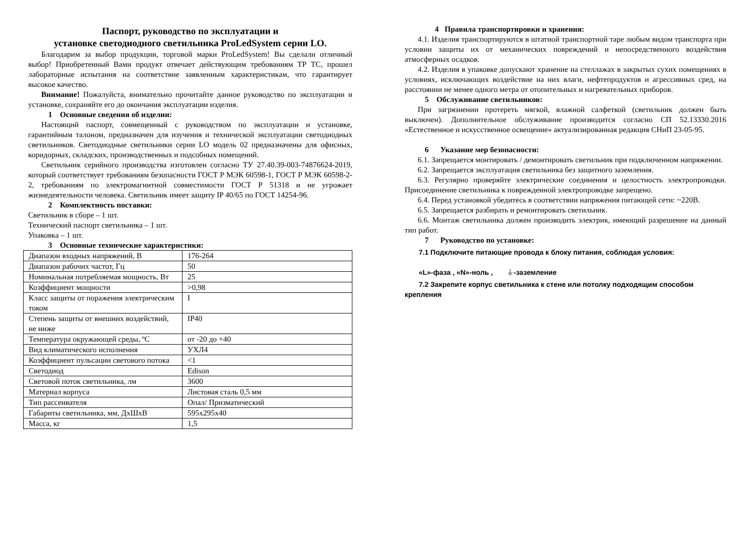Паспорт, руководство по эксплуатации и
установке светодиодного светильника ProLedSystem серии LO.
Благодарим за выбор продукции, торговой марки ProLedSystem! Вы сделали отличный выбор! Приобретенный Вами продукт отвечает действующим требованиям ТР ТС, прошел лабораторные испытания на соответствие заявленным характеристикам, что гарантирует высокое качество.
Внимание! Пожалуйста, внимательно прочитайте данное руководство по эксплуатации и установке, сохраняйте его до окончания эксплуатации изделия.
1 Основные сведения об изделии:
Настоящий паспорт, совмещенный с руководством по эксплуатации и установке, гарантийным талоном, предназначен для изучения и технической эксплуатации светодиодных светильников. Светодиодные светильники серии LO модель 02 предназначены для офисных, коридорных, складских, производственных и подсобных помещений.
Светильник серийного производства изготовлен согласно ТУ 27.40.39-003-74876624-2019, который соответствует требованиям безопасности ГОСТ Р МЭК 60598-1, ГОСТ Р МЭК 60598-2-2, требованиям по электромагнитной совместимости ГОСТ Р 51318 и не угрожает жизнедеятельности человека. Светильник имеет защиту IP 40/65 по ГОСТ 14254-96.
2 Комплектность поставки:
Светильник в сборе – 1 шт.
Технический паспорт светильника – 1 шт.
Упаковка – 1 шт.
3 Основные технические характеристики:
| Диапазон входных напряжений, В | 176-264 |
| Диапазон рабочих частот, Гц | 50 |
| Номинальная потребляемая мощность, Вт | 25 |
| Коэффициент мощности | >0,98 |
| Класс защиты от поражения электрическим током | I |
| Степень защиты от внешних воздействий, не ниже | IP40 |
| Температура окружающей среды, ºС | от -20 до +40 |
| Вид климатического исполнения | УХЛ4 |
| Коэффициент пульсации светового потока | <1 |
| Светодиод | Edison |
| Световой поток светильника, лм | 3600 |
| Материал корпуса | Листовая сталь 0,5 мм |
| Тип рассеивателя | Опал/ Призматический |
| Габариты светильника, мм, ДхШхВ | 595х295х40 |
| Масса, кг | 1,5 |
4 Правила транспортировки и хранения:
4.1. Изделия транспортируются в штатной транспортной таре любым видом транспорта при условии защиты их от механических повреждений и непосредственного воздействия атмосферных осадков.
4.2. Изделия в упаковке допускают хранение на стеллажах в закрытых сухих помещениях в условиях, исключающих воздействие на них влаги, нефтепродуктов и агрессивных сред, на расстоянии не менее одного метра от отопительных и нагревательных приборов.
5 Обслуживание светильников:
При загрязнении протереть мягкой, влажной салфеткой (светильник должен быть выключен). Дополнительное обслуживание производится согласно СП 52.13330.2016 «Естественное и искусственное освещение» актуализированная редакция СНиП 23-05-95.
6 Указание мер безопасности:
6.1. Запрещается монтировать / демонтировать светильник при подключенном напряжении.
6.2. Запрещается эксплуатация светильника без защитного заземления.
6.3. Регулярно проверяйте электрические соединения и целостность электропроводки. Присоединение светильника к поврежденной электропроводке запрещено.
6.4. Перед установкой убедитесь в соответствии напряжения питающей сети: ~220В.
6.5. Запрещается разбирать и ремонтировать светильник.
6.6. Монтаж светильника должен производить электрик, имеющий разрешение на данный тип работ.
7 Руководство по установке:
7.1 Подключите питающие провода к блоку питания, соблюдая условия:
«L»-фаза , «N»-ноль , ⏚-заземление
7.2 Закрепите корпус светильника к стене или потолку подходящим способом
крепления